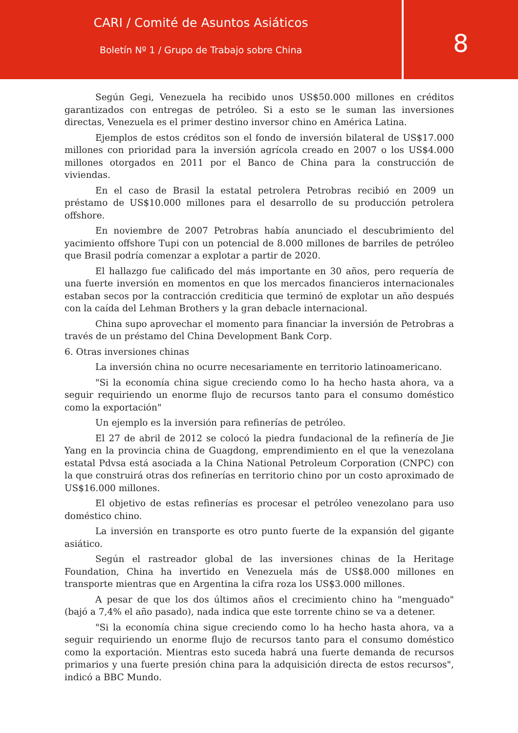CARI / Comité de Asuntos Asiáticos
Boletín Nº 1 / Grupo de Trabajo sobre China
8
Según Gegi, Venezuela ha recibido unos US$50.000 millones en créditos garantizados con entregas de petróleo. Si a esto se le suman las inversiones directas, Venezuela es el primer destino inversor chino en América Latina.
Ejemplos de estos créditos son el fondo de inversión bilateral de US$17.000 millones con prioridad para la inversión agrícola creado en 2007 o los US$4.000 millones otorgados en 2011 por el Banco de China para la construcción de viviendas.
En el caso de Brasil la estatal petrolera Petrobras recibió en 2009 un préstamo de US$10.000 millones para el desarrollo de su producción petrolera offshore.
En noviembre de 2007 Petrobras había anunciado el descubrimiento del yacimiento offshore Tupi con un potencial de 8.000 millones de barriles de petróleo que Brasil podría comenzar a explotar a partir de 2020.
El hallazgo fue calificado del más importante en 30 años, pero requería de una fuerte inversión en momentos en que los mercados financieros internacionales estaban secos por la contracción crediticia que terminó de explotar un año después con la caída del Lehman Brothers y la gran debacle internacional.
China supo aprovechar el momento para financiar la inversión de Petrobras a través de un préstamo del China Development Bank Corp.
6. Otras inversiones chinas
La inversión china no ocurre necesariamente en territorio latinoamericano.
"Si la economía china sigue creciendo como lo ha hecho hasta ahora, va a seguir requiriendo un enorme flujo de recursos tanto para el consumo doméstico como la exportación"
Un ejemplo es la inversión para refinerías de petróleo.
El 27 de abril de 2012 se colocó la piedra fundacional de la refinería de Jie Yang en la provincia china de Guagdong, emprendimiento en el que la venezolana estatal Pdvsa está asociada a la China National Petroleum Corporation (CNPC) con la que construirá otras dos refinerías en territorio chino por un costo aproximado de US$16.000 millones.
El objetivo de estas refinerías es procesar el petróleo venezolano para uso doméstico chino.
La inversión en transporte es otro punto fuerte de la expansión del gigante asiático.
Según el rastreador global de las inversiones chinas de la Heritage Foundation, China ha invertido en Venezuela más de US$8.000 millones en transporte mientras que en Argentina la cifra roza los US$3.000 millones.
A pesar de que los dos últimos años el crecimiento chino ha "menguado" (bajó a 7,4% el año pasado), nada indica que este torrente chino se va a detener.
"Si la economía china sigue creciendo como lo ha hecho hasta ahora, va a seguir requiriendo un enorme flujo de recursos tanto para el consumo doméstico como la exportación. Mientras esto suceda habrá una fuerte demanda de recursos primarios y una fuerte presión china para la adquisición directa de estos recursos", indicó a BBC Mundo.